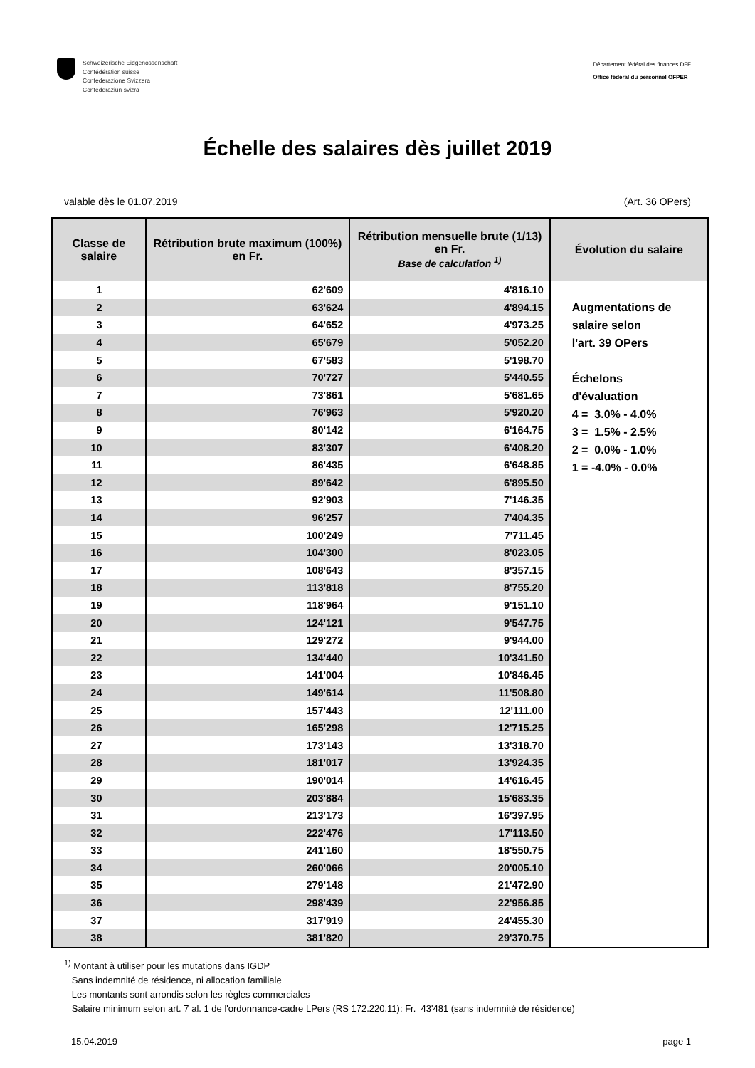Schweizerische Eidgenossenschaft
Confédération suisse
Confederazione Svizzera
Confederaziun svizra
Département fédéral des finances DFF
Office fédéral du personnel OFPER
Échelle des salaires dès juillet 2019
valable dès le 01.07.2019 (Art. 36 OPers)
| Classe de salaire | Rétribution brute maximum (100%) en Fr. | Rétribution mensuelle brute (1/13) en Fr. Base de calculation <sup>1)</sup> | Évolution du salaire |
| --- | --- | --- | --- |
| 1 | 62'609 | 4'816.10 | Augmentations de salaire selon l'art. 39 OPers Échelons d'évaluation 4 = 3.0% - 4.0% 3 = 1.5% - 2.5% 2 = 0.0% - 1.0% 1 = -4.0% - 0.0% |
| 2 | 63'624 | 4'894.15 | |
| 3 | 64'652 | 4'973.25 | |
| 4 | 65'679 | 5'052.20 | |
| 5 | 67'583 | 5'198.70 | |
| 6 | 70'727 | 5'440.55 | |
| 7 | 73'861 | 5'681.65 | |
| 8 | 76'963 | 5'920.20 | |
| 9 | 80'142 | 6'164.75 | |
| 10 | 83'307 | 6'408.20 | |
| 11 | 86'435 | 6'648.85 | |
| 12 | 89'642 | 6'895.50 | |
| 13 | 92'903 | 7'146.35 | |
| 14 | 96'257 | 7'404.35 | |
| 15 | 100'249 | 7'711.45 | |
| 16 | 104'300 | 8'023.05 | |
| 17 | 108'643 | 8'357.15 | |
| 18 | 113'818 | 8'755.20 | |
| 19 | 118'964 | 9'151.10 | |
| 20 | 124'121 | 9'547.75 | |
| 21 | 129'272 | 9'944.00 | |
| 22 | 134'440 | 10'341.50 | |
| 23 | 141'004 | 10'846.45 | |
| 24 | 149'614 | 11'508.80 | |
| 25 | 157'443 | 12'111.00 | |
| 26 | 165'298 | 12'715.25 | |
| 27 | 173'143 | 13'318.70 | |
| 28 | 181'017 | 13'924.35 | |
| 29 | 190'014 | 14'616.45 | |
| 30 | 203'884 | 15'683.35 | |
| 31 | 213'173 | 16'397.95 | |
| 32 | 222'476 | 17'113.50 | |
| 33 | 241'160 | 18'550.75 | |
| 34 | 260'066 | 20'005.10 | |
| 35 | 279'148 | 21'472.90 | |
| 36 | 298'439 | 22'956.85 | |
| 37 | 317'919 | 24'455.30 | |
| 38 | 381'820 | 29'370.75 | |
<sup>1)</sup> Montant à utiliser pour les mutations dans IGDP
Sans indemnité de résidence, ni allocation familiale
Les montants sont arrondis selon les règles commerciales
Salaire minimum selon art. 7 al. 1 de l'ordonnance-cadre LPers (RS 172.220.11): Fr. 43'481 (sans indemnité de résidence)
15.04.2019 page 1